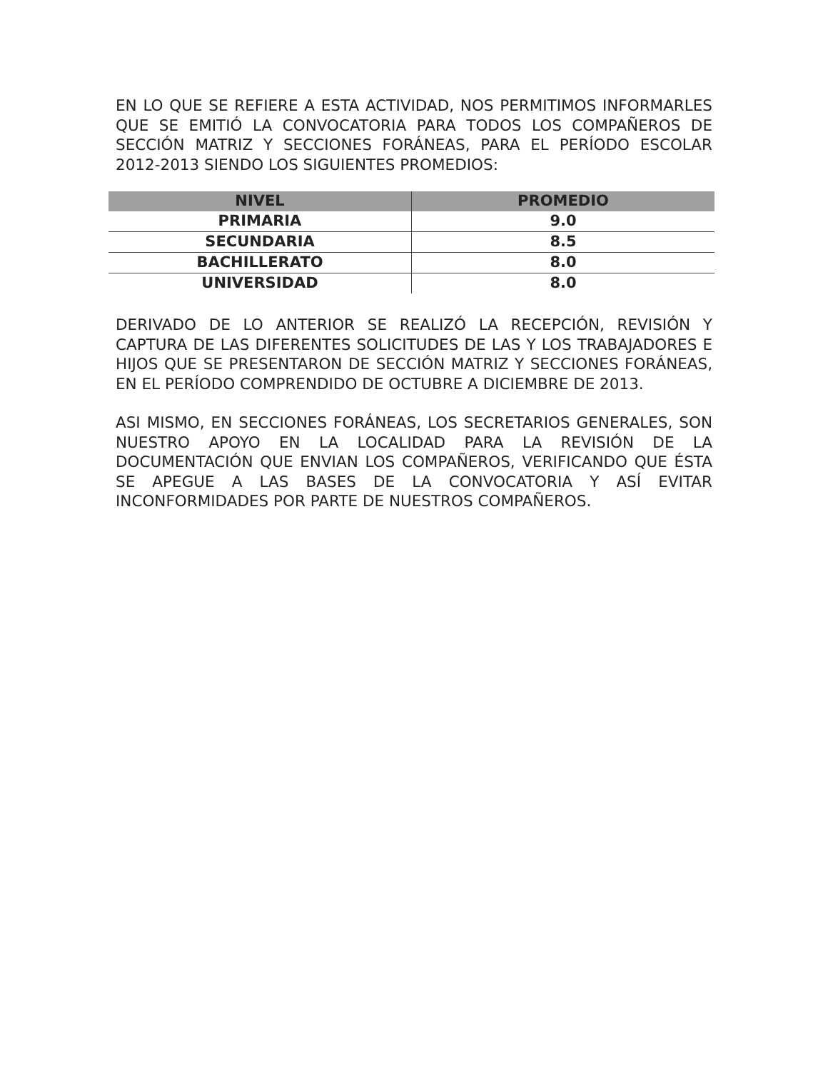EN LO QUE SE REFIERE A ESTA ACTIVIDAD, NOS PERMITIMOS INFORMARLES QUE SE EMITIÓ LA CONVOCATORIA PARA TODOS LOS COMPAÑEROS DE SECCIÓN MATRIZ Y SECCIONES FORÁNEAS, PARA EL PERÍODO ESCOLAR 2012-2013 SIENDO LOS SIGUIENTES PROMEDIOS:
| NIVEL | PROMEDIO |
| --- | --- |
| PRIMARIA | 9.0 |
| SECUNDARIA | 8.5 |
| BACHILLERATO | 8.0 |
| UNIVERSIDAD | 8.0 |
DERIVADO DE LO ANTERIOR SE REALIZÓ LA RECEPCIÓN, REVISIÓN Y CAPTURA DE LAS DIFERENTES SOLICITUDES DE LAS Y LOS TRABAJADORES E HIJOS QUE SE PRESENTARON DE SECCIÓN MATRIZ Y SECCIONES FORÁNEAS, EN EL PERÍODO COMPRENDIDO DE OCTUBRE A DICIEMBRE DE 2013.
ASI MISMO, EN SECCIONES FORÁNEAS, LOS SECRETARIOS GENERALES, SON NUESTRO APOYO EN LA LOCALIDAD PARA LA REVISIÓN DE LA DOCUMENTACIÓN QUE ENVIAN LOS COMPAÑEROS, VERIFICANDO QUE ÉSTA SE APEGUE A LAS BASES DE LA CONVOCATORIA Y ASÍ EVITAR INCONFORMIDADES POR PARTE DE NUESTROS COMPAÑEROS.